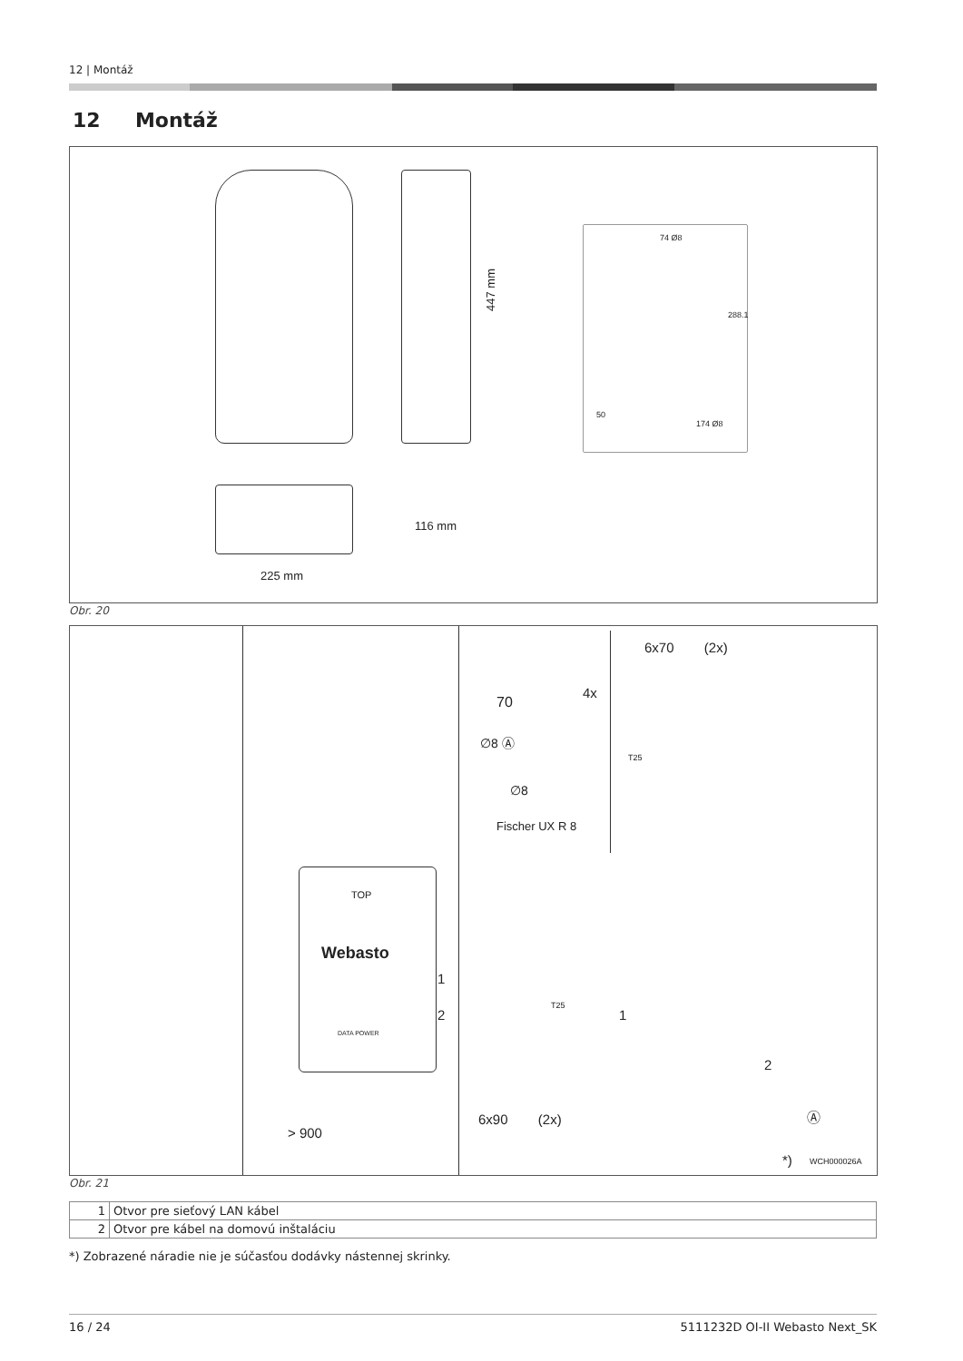12 | Montáž
12 Montáž
447 mm
116 mm
225 mm
74 Ø8
288.1
50
174 Ø8
Obr. 20
70
4x
∅8 Ⓐ
∅8
Fischer UX R 8
6x70 (2x)
T25
TOP
Webasto
1
2
DATA POWER
> 900
T25
6x90 (2x)
1
2
Ⓐ
*) WCH000026A
Obr. 21
| 1 | Otvor pre sieťový LAN kábel |
| 2 | Otvor pre kábel na domovú inštaláciu |
*) Zobrazené náradie nie je súčasťou dodávky nástennej skrinky.
16 / 24 5111232D OI-II Webasto Next_SK